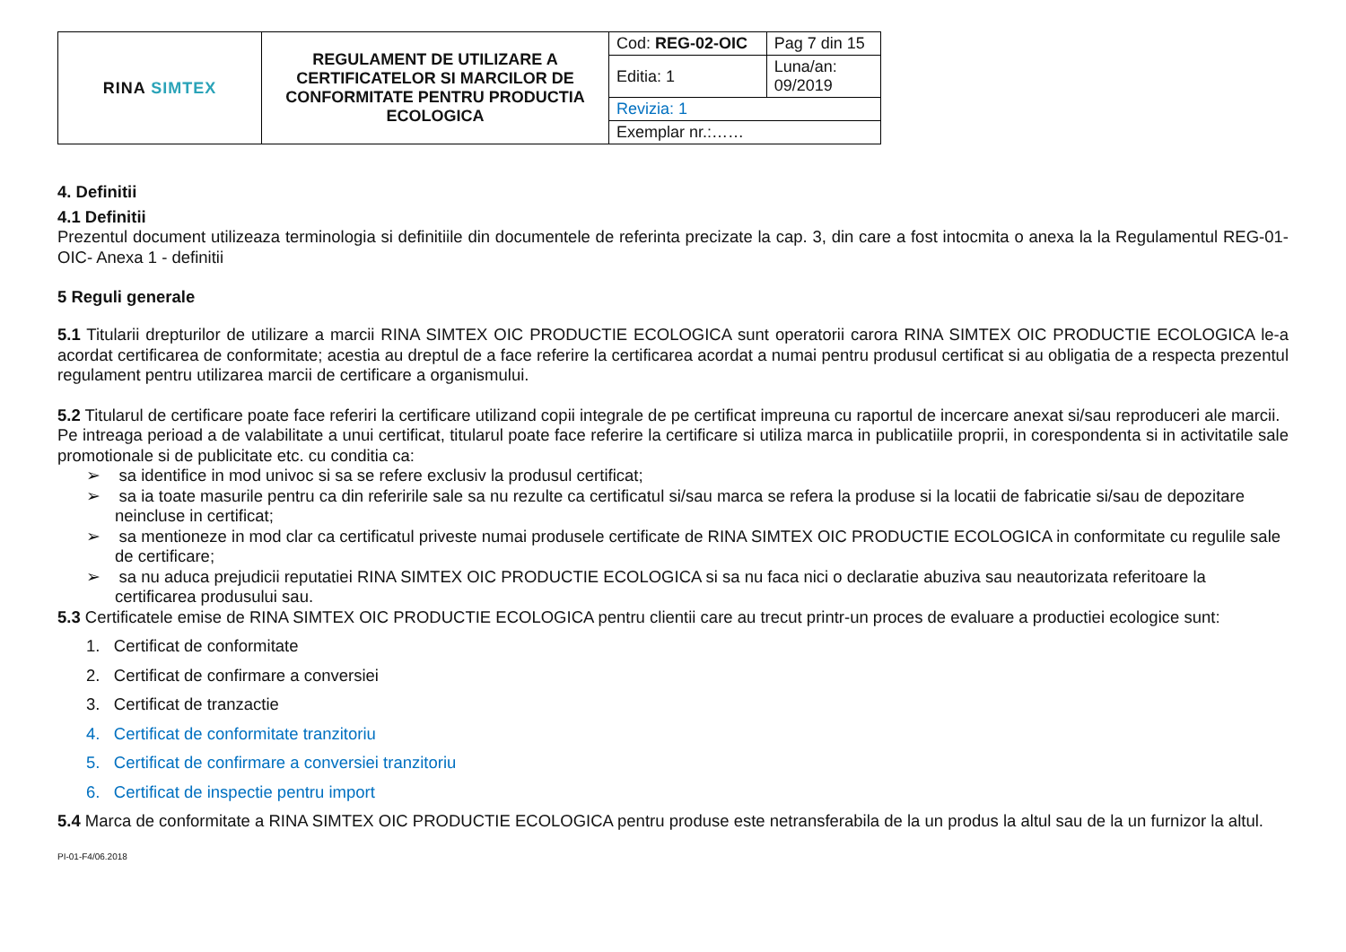| RINA SIMTEX | REGULAMENT DE UTILIZARE A CERTIFICATELOR SI MARCILOR DE CONFORMITATE PENTRU PRODUCTIA ECOLOGICA | Cod: REG-02-OIC | Pag 7 din 15 |
| | | Editia: 1 | Luna/an: 09/2019 |
| | | Revizia: 1 | |
| | | Exemplar nr.:…… | |
4. Definitii
4.1 Definitii
Prezentul document utilizeaza terminologia si definitiile din documentele de referinta precizate la cap. 3, din care a fost intocmita o anexa la la Regulamentul REG-01-OIC- Anexa 1 - definitii
5 Reguli generale
5.1 Titularii drepturilor de utilizare a marcii RINA SIMTEX OIC PRODUCTIE ECOLOGICA sunt operatorii carora RINA SIMTEX OIC PRODUCTIE ECOLOGICA le-a acordat certificarea de conformitate; acestia au dreptul de a face referire la certificarea acordat a numai pentru produsul certificat si au obligatia de a respecta prezentul regulament pentru utilizarea marcii de certificare a organismului.
5.2 Titularul de certificare poate face referiri la certificare utilizand copii integrale de pe certificat impreuna cu raportul de incercare anexat si/sau reproduceri ale marcii.
Pe intreaga perioad a de valabilitate a unui certificat, titularul poate face referire la certificare si utiliza marca in publicatiile proprii, in corespondenta si in activitatile sale promotionale si de publicitate etc. cu conditia ca:
➢ sa identifice in mod univoc si sa se refere exclusiv la produsul certificat;
➢ sa ia toate masurile pentru ca din referirile sale sa nu rezulte ca certificatul si/sau marca se refera la produse si la locatii de fabricatie si/sau de depozitare neincluse in certificat;
➢ sa mentioneze in mod clar ca certificatul priveste numai produsele certificate de RINA SIMTEX OIC PRODUCTIE ECOLOGICA in conformitate cu regulile sale de certificare;
➢ sa nu aduca prejudicii reputatiei RINA SIMTEX OIC PRODUCTIE ECOLOGICA si sa nu faca nici o declaratie abuziva sau neautorizata referitoare la certificarea produsului sau.
5.3 Certificatele emise de RINA SIMTEX OIC PRODUCTIE ECOLOGICA pentru clientii care au trecut printr-un proces de evaluare a productiei ecologice sunt:
1. Certificat de conformitate
2. Certificat de confirmare a conversiei
3. Certificat de tranzactie
4. Certificat de conformitate tranzitoriu
5. Certificat de confirmare a conversiei tranzitoriu
6. Certificat de inspectie pentru import
5.4 Marca de conformitate a RINA SIMTEX OIC PRODUCTIE ECOLOGICA pentru produse este netransferabila de la un produs la altul sau de la un furnizor la altul.
PI-01-F4/06.2018